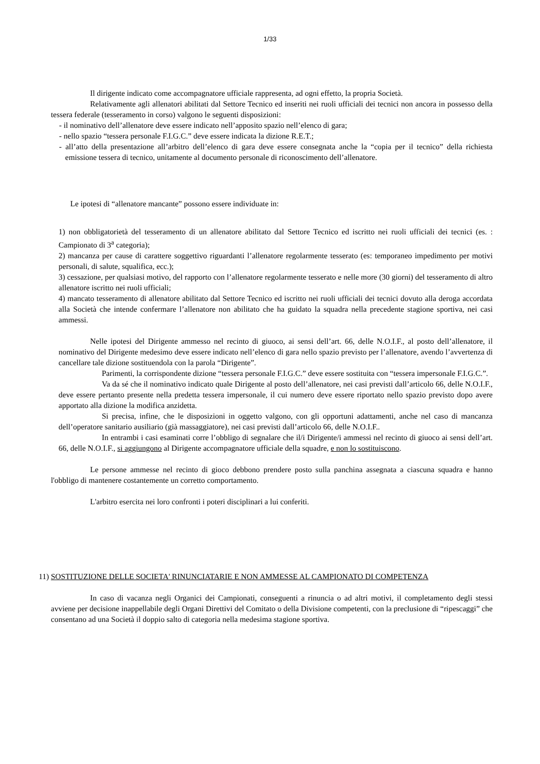1/33
Il dirigente indicato come accompagnatore ufficiale rappresenta, ad ogni effetto, la propria Società.
Relativamente agli allenatori abilitati dal Settore Tecnico ed inseriti nei ruoli ufficiali dei tecnici non ancora in possesso della tessera federale (tesseramento in corso) valgono le seguenti disposizioni:
- il nominativo dell’allenatore deve essere indicato nell’apposito spazio nell’elenco di gara;
- nello spazio “tessera personale F.I.G.C.” deve essere indicata la dizione R.E.T.;
- all’atto della presentazione all’arbitro dell’elenco di gara deve essere consegnata anche la “copia per il tecnico” della richiesta emissione tessera di tecnico, unitamente al documento personale di riconoscimento dell’allenatore.
Le ipotesi di “allenatore mancante” possono essere individuate in:
1) non obbligatorietà del tesseramento di un allenatore abilitato dal Settore Tecnico ed iscritto nei ruoli ufficiali dei tecnici (es. : Campionato di 3<sup>a</sup> categoria);
2) mancanza per cause di carattere soggettivo riguardanti l’allenatore regolarmente tesserato (es: temporaneo impedimento per motivi personali, di salute, squalifica, ecc.);
3) cessazione, per qualsiasi motivo, del rapporto con l’allenatore regolarmente tesserato e nelle more (30 giorni) del tesseramento di altro allenatore iscritto nei ruoli ufficiali;
4) mancato tesseramento di allenatore abilitato dal Settore Tecnico ed iscritto nei ruoli ufficiali dei tecnici dovuto alla deroga accordata alla Società che intende confermare l’allenatore non abilitato che ha guidato la squadra nella precedente stagione sportiva, nei casi ammessi.
Nelle ipotesi del Dirigente ammesso nel recinto di giuoco, ai sensi dell’art. 66, delle N.O.I.F., al posto dell’allenatore, il nominativo del Dirigente medesimo deve essere indicato nell’elenco di gara nello spazio previsto per l’allenatore, avendo l’avvertenza di cancellare tale dizione sostituendola con la parola “Dirigente”.
Parimenti, la corrispondente dizione “tessera personale F.I.G.C.” deve essere sostituita con “tessera impersonale F.I.G.C.”.
Va da sé che il nominativo indicato quale Dirigente al posto dell’allenatore, nei casi previsti dall’articolo 66, delle N.O.I.F., deve essere pertanto presente nella predetta tessera impersonale, il cui numero deve essere riportato nello spazio previsto dopo avere apportato alla dizione la modifica anzidetta.
Si precisa, infine, che le disposizioni in oggetto valgono, con gli opportuni adattamenti, anche nel caso di mancanza dell’operatore sanitario ausiliario (già massaggiatore), nei casi previsti dall’articolo 66, delle N.O.I.F..
In entrambi i casi esaminati corre l’obbligo di segnalare che il/i Dirigente/i ammessi nel recinto di giuoco ai sensi dell’art. 66, delle N.O.I.F., si aggiungono al Dirigente accompagnatore ufficiale della squadre, e non lo sostituiscono.
Le persone ammesse nel recinto di gioco debbono prendere posto sulla panchina assegnata a ciascuna squadra e hanno l'obbligo di mantenere costantemente un corretto comportamento.
L'arbitro esercita nei loro confronti i poteri disciplinari a lui conferiti.
11) SOSTITUZIONE DELLE SOCIETA' RINUNCIATARIE E NON AMMESSE AL CAMPIONATO DI COMPETENZA
In caso di vacanza negli Organici dei Campionati, conseguenti a rinuncia o ad altri motivi, il completamento degli stessi avviene per decisione inappellabile degli Organi Direttivi del Comitato o della Divisione competenti, con la preclusione di “ripescaggi” che consentano ad una Società il doppio salto di categoria nella medesima stagione sportiva.